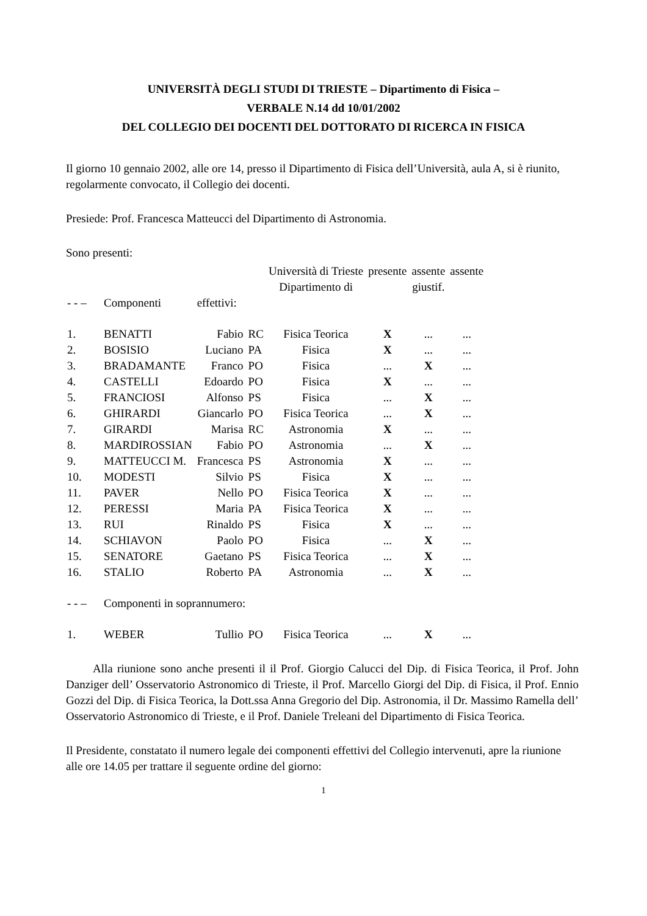UNIVERSITÀ DEGLI STUDI DI TRIESTE – Dipartimento di Fisica –
VERBALE N.14 dd 10/01/2002
DEL COLLEGIO DEI DOCENTI DEL DOTTORATO DI RICERCA IN FISICA
Il giorno 10 gennaio 2002, alle ore 14, presso il Dipartimento di Fisica dell’Università, aula A, si è riunito, regolarmente convocato, il Collegio dei docenti.
Presiede: Prof. Francesca Matteucci del Dipartimento di Astronomia.
Sono presenti:
| | | | | Università di Trieste Dipartimento di | presente | assente giustif. | assente |
| - - – | Componenti | effettivi: | | | | | |
| 1. | BENATTI | Fabio | RC | Fisica Teorica | X | ... | ... |
| 2. | BOSISIO | Luciano | PA | Fisica | X | ... | ... |
| 3. | BRADAMANTE | Franco | PO | Fisica | ... | X | ... |
| 4. | CASTELLI | Edoardo | PO | Fisica | X | ... | ... |
| 5. | FRANCIOSI | Alfonso | PS | Fisica | ... | X | ... |
| 6. | GHIRARDI | Giancarlo | PO | Fisica Teorica | ... | X | ... |
| 7. | GIRARDI | Marisa | RC | Astronomia | X | ... | ... |
| 8. | MARDIROSSIAN | Fabio | PO | Astronomia | ... | X | ... |
| 9. | MATTEUCCI M. | Francesca | PS | Astronomia | X | ... | ... |
| 10. | MODESTI | Silvio | PS | Fisica | X | ... | ... |
| 11. | PAVER | Nello | PO | Fisica Teorica | X | ... | ... |
| 12. | PERESSI | Maria | PA | Fisica Teorica | X | ... | ... |
| 13. | RUI | Rinaldo | PS | Fisica | X | ... | ... |
| 14. | SCHIAVON | Paolo | PO | Fisica | ... | X | ... |
| 15. | SENATORE | Gaetano | PS | Fisica Teorica | ... | X | ... |
| 16. | STALIO | Roberto | PA | Astronomia | ... | X | ... |
| - - – | Componenti in soprannumero: | | | | | | |
| 1. | WEBER | Tullio | PO | Fisica Teorica | ... | X | ... |
Alla riunione sono anche presenti il il Prof. Giorgio Calucci del Dip. di Fisica Teorica, il Prof. John Danziger dell’ Osservatorio Astronomico di Trieste, il Prof. Marcello Giorgi del Dip. di Fisica, il Prof. Ennio Gozzi del Dip. di Fisica Teorica, la Dott.ssa Anna Gregorio del Dip. Astronomia, il Dr. Massimo Ramella dell’ Osservatorio Astronomico di Trieste, e il Prof. Daniele Treleani del Dipartimento di Fisica Teorica.
Il Presidente, constatato il numero legale dei componenti effettivi del Collegio intervenuti, apre la riunione alle ore 14.05 per trattare il seguente ordine del giorno:
1